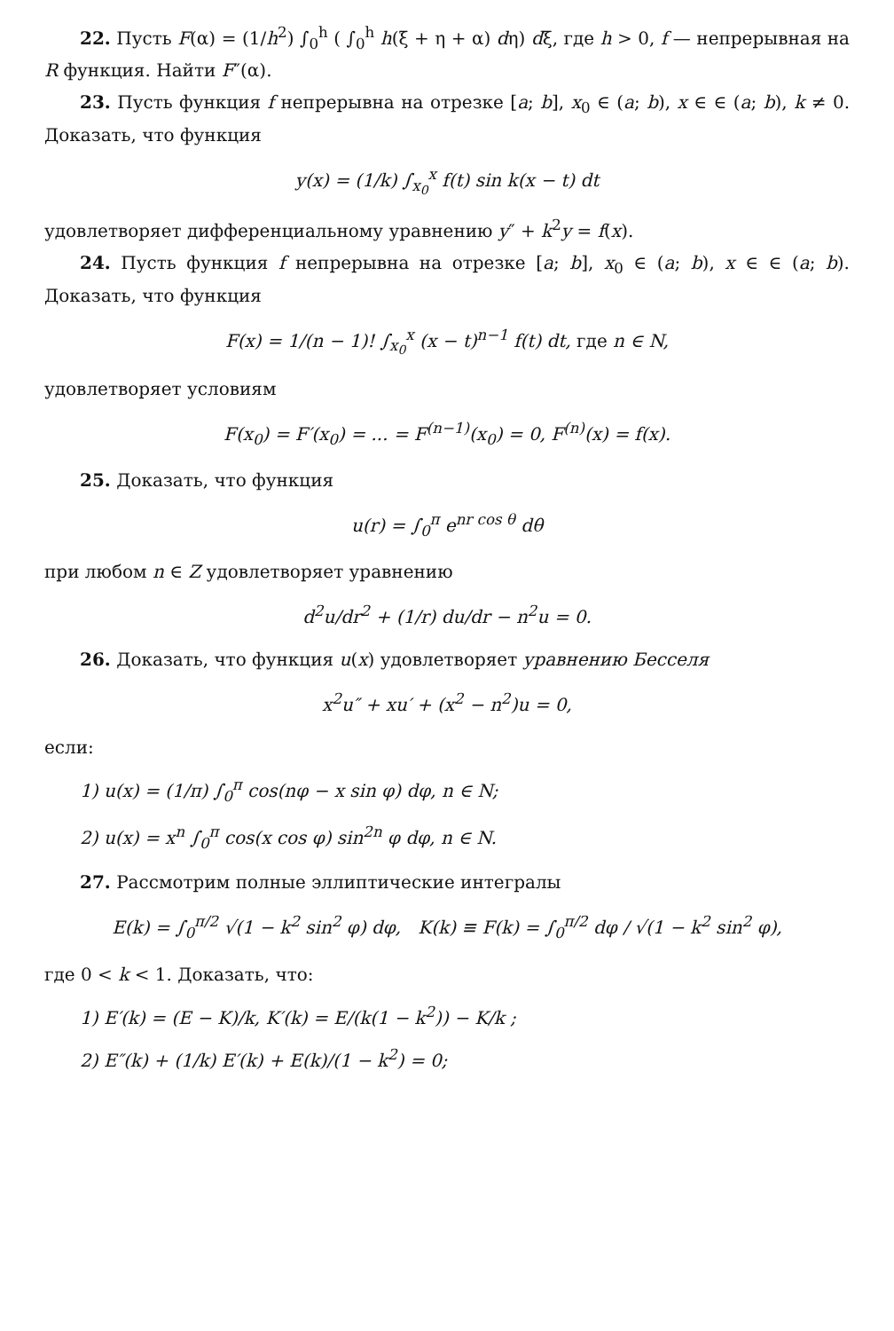22. Пусть F(α) = (1/h<sup>2</sup>) ∫<sub>0</sub><sup>h</sup> ( ∫<sub>0</sub><sup>h</sup> h(ξ + η + α) dη) dξ, где h > 0, f — непрерывная на R функция. Найти F″(α).
23. Пусть функция f непрерывна на отрезке [a; b], x<sub>0</sub> ∈ (a; b), x ∈ ∈ (a; b), k ≠ 0. Доказать, что функция
y(x) = (1/k) ∫<sub>x<sub>0</sub></sub><sup>x</sup> f(t) sin k(x − t) dt
удовлетворяет дифференциальному уравнению y″ + k<sup>2</sup>y = f(x).
24. Пусть функция f непрерывна на отрезке [a; b], x<sub>0</sub> ∈ (a; b), x ∈ ∈ (a; b). Доказать, что функция
F(x) = 1/(n − 1)! ∫<sub>x<sub>0</sub></sub><sup>x</sup> (x − t)<sup>n−1</sup> f(t) dt, где n ∈ N,
удовлетворяет условиям
F(x<sub>0</sub>) = F′(x<sub>0</sub>) = ... = F<sup>(n−1)</sup>(x<sub>0</sub>) = 0, F<sup>(n)</sup>(x) = f(x).
25. Доказать, что функция
u(r) = ∫<sub>0</sub><sup>π</sup> e<sup>nr cos θ</sup> dθ
при любом n ∈ Z удовлетворяет уравнению
d<sup>2</sup>u/dr<sup>2</sup> + (1/r) du/dr − n<sup>2</sup>u = 0.
26. Доказать, что функция u(x) удовлетворяет уравнению Бесселя
x<sup>2</sup>u″ + xu′ + (x<sup>2</sup> − n<sup>2</sup>)u = 0,
если:
1) u(x) = (1/π) ∫<sub>0</sub><sup>π</sup> cos(nφ − x sin φ) dφ, n ∈ N;
2) u(x) = x<sup>n</sup> ∫<sub>0</sub><sup>π</sup> cos(x cos φ) sin<sup>2n</sup> φ dφ, n ∈ N.
27. Рассмотрим полные эллиптические интегралы
E(k) = ∫<sub>0</sub><sup>π/2</sup> √(1 − k<sup>2</sup> sin<sup>2</sup> φ) dφ, K(k) ≡ F(k) = ∫<sub>0</sub><sup>π/2</sup> dφ / √(1 − k<sup>2</sup> sin<sup>2</sup> φ),
где 0 < k < 1. Доказать, что:
1) E′(k) = (E − K)/k, K′(k) = E/(k(1 − k<sup>2</sup>)) − K/k ;
2) E″(k) + (1/k) E′(k) + E(k)/(1 − k<sup>2</sup>) = 0;